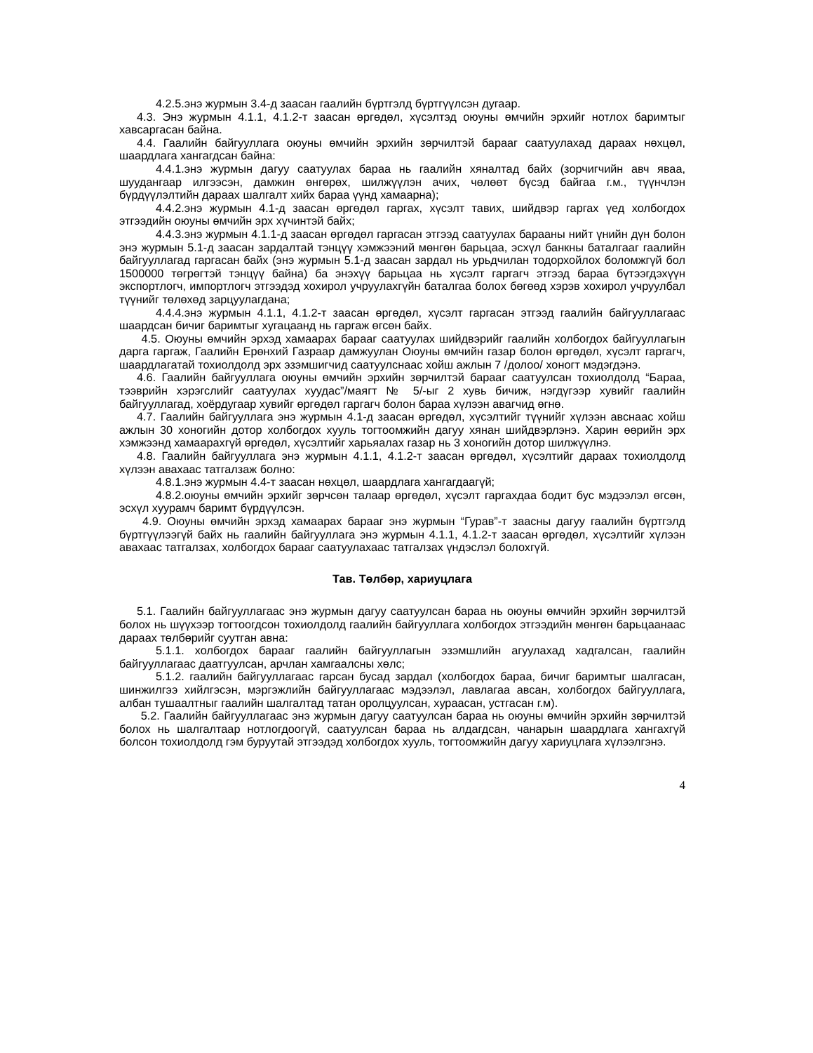4.2.5.энэ журмын 3.4-д заасан гаалийн бүртгэлд бүртгүүлсэн дугаар.
4.3. Энэ журмын 4.1.1, 4.1.2-т заасан өргөдөл, хүсэлтэд оюуны өмчийн эрхийг нотлох баримтыг хавсаргасан байна.
4.4. Гаалийн байгууллага оюуны өмчийн эрхийн зөрчилтэй барааг саатуулахад дараах нөхцөл, шаардлага хангагдсан байна:
4.4.1.энэ журмын дагуу саатуулах бараа нь гаалийн хяналтад байх (зорчигчийн авч яваа, шуудангаар илгээсэн, дамжин өнгөрөх, шилжүүлэн ачих, чөлөөт бүсэд байгаа г.м., түүнчлэн бүрдүүлэлтийн дараах шалгалт хийх бараа үүнд хамаарна);
4.4.2.энэ журмын 4.1-д заасан өргөдөл гаргах, хүсэлт тавих, шийдвэр гаргах үед холбогдох этгээдийн оюуны өмчийн эрх хүчинтэй байх;
4.4.3.энэ журмын 4.1.1-д заасан өргөдөл гаргасан этгээд саатуулах барааны нийт үнийн дүн болон энэ журмын 5.1-д заасан зардалтай тэнцүү хэмжээний мөнгөн барьцаа, эсхүл банкны баталгааг гаалийн байгууллагад гаргасан байх (энэ журмын 5.1-д заасан зардал нь урьдчилан тодорхойлох боломжгүй бол 1500000 төгрөгтэй тэнцүү байна) ба энэхүү барьцаа нь хүсэлт гаргагч этгээд бараа бүтээгдэхүүн экспортлогч, импортлогч этгээдэд хохирол учруулахгүйн баталгаа болох бөгөөд хэрэв хохирол учруулбал түүнийг төлөхөд зарцуулагдана;
4.4.4.энэ журмын 4.1.1, 4.1.2-т заасан өргөдөл, хүсэлт гаргасан этгээд гаалийн байгууллагаас шаардсан бичиг баримтыг хугацаанд нь гаргаж өгсөн байх.
4.5. Оюуны өмчийн эрхэд хамаарах барааг саатуулах шийдвэрийг гаалийн холбогдох байгууллагын дарга гаргаж, Гаалийн Ерөнхий Газраар дамжуулан Оюуны өмчийн газар болон өргөдөл, хүсэлт гаргагч, шаардлагатай тохиолдолд эрх эзэмшигчид саатуулснаас хойш ажлын 7 /долоо/ хоногт мэдэгдэнэ.
4.6. Гаалийн байгууллага оюуны өмчийн эрхийн зөрчилтэй барааг саатуулсан тохиолдолд “Бараа, тээврийн хэрэгслийг саатуулах хуудас”/маягт № 5/-ыг 2 хувь бичиж, нэгдүгээр хувийг гаалийн байгууллагад, хоёрдугаар хувийг өргөдөл гаргагч болон бараа хүлээн авагчид өгнө.
4.7. Гаалийн байгууллага энэ журмын 4.1-д заасан өргөдөл, хүсэлтийг түүнийг хүлээн авснаас хойш ажлын 30 хоногийн дотор холбогдох хууль тогтоомжийн дагуу хянан шийдвэрлэнэ. Харин өөрийн эрх хэмжээнд хамаарахгүй өргөдөл, хүсэлтийг харьяалах газар нь 3 хоногийн дотор шилжүүлнэ.
4.8. Гаалийн байгууллага энэ журмын 4.1.1, 4.1.2-т заасан өргөдөл, хүсэлтийг дараах тохиолдолд хүлээн авахаас татгалзаж болно:
4.8.1.энэ журмын 4.4-т заасан нөхцөл, шаардлага хангагдаагүй;
4.8.2.оюуны өмчийн эрхийг зөрчсөн талаар өргөдөл, хүсэлт гаргахдаа бодит бус мэдээлэл өгсөн, эсхүл хуурамч баримт бүрдүүлсэн.
4.9. Оюуны өмчийн эрхэд хамаарах барааг энэ журмын “Гурав”-т заасны дагуу гаалийн бүртгэлд бүртгүүлээгүй байх нь гаалийн байгууллага энэ журмын 4.1.1, 4.1.2-т заасан өргөдөл, хүсэлтийг хүлээн авахаас татгалзах, холбогдох барааг саатуулахаас татгалзах үндэслэл болохгүй.
Тав. Төлбөр, хариуцлага
5.1. Гаалийн байгууллагаас энэ журмын дагуу саатуулсан бараа нь оюуны өмчийн эрхийн зөрчилтэй болох нь шүүхээр тогтоогдсон тохиолдолд гаалийн байгууллага холбогдох этгээдийн мөнгөн барьцаанаас дараах төлбөрийг суутган авна:
5.1.1. холбогдох барааг гаалийн байгууллагын эзэмшлийн агуулахад хадгалсан, гаалийн байгууллагаас даатгуулсан, арчлан хамгаалсны хөлс;
5.1.2. гаалийн байгууллагаас гарсан бусад зардал (холбогдох бараа, бичиг баримтыг шалгасан, шинжилгээ хийлгэсэн, мэргэжлийн байгууллагаас мэдээлэл, лавлагаа авсан, холбогдох байгууллага, албан тушаалтныг гаалийн шалгалтад татан оролцуулсан, хураасан, устгасан г.м).
5.2. Гаалийн байгууллагаас энэ журмын дагуу саатуулсан бараа нь оюуны өмчийн эрхийн зөрчилтэй болох нь шалгалтаар нотлогдоогүй, саатуулсан бараа нь алдагдсан, чанарын шаардлага хангахгүй болсон тохиолдолд гэм буруутай этгээдэд холбогдох хууль, тогтоомжийн дагуу хариуцлага хүлээлгэнэ.
4